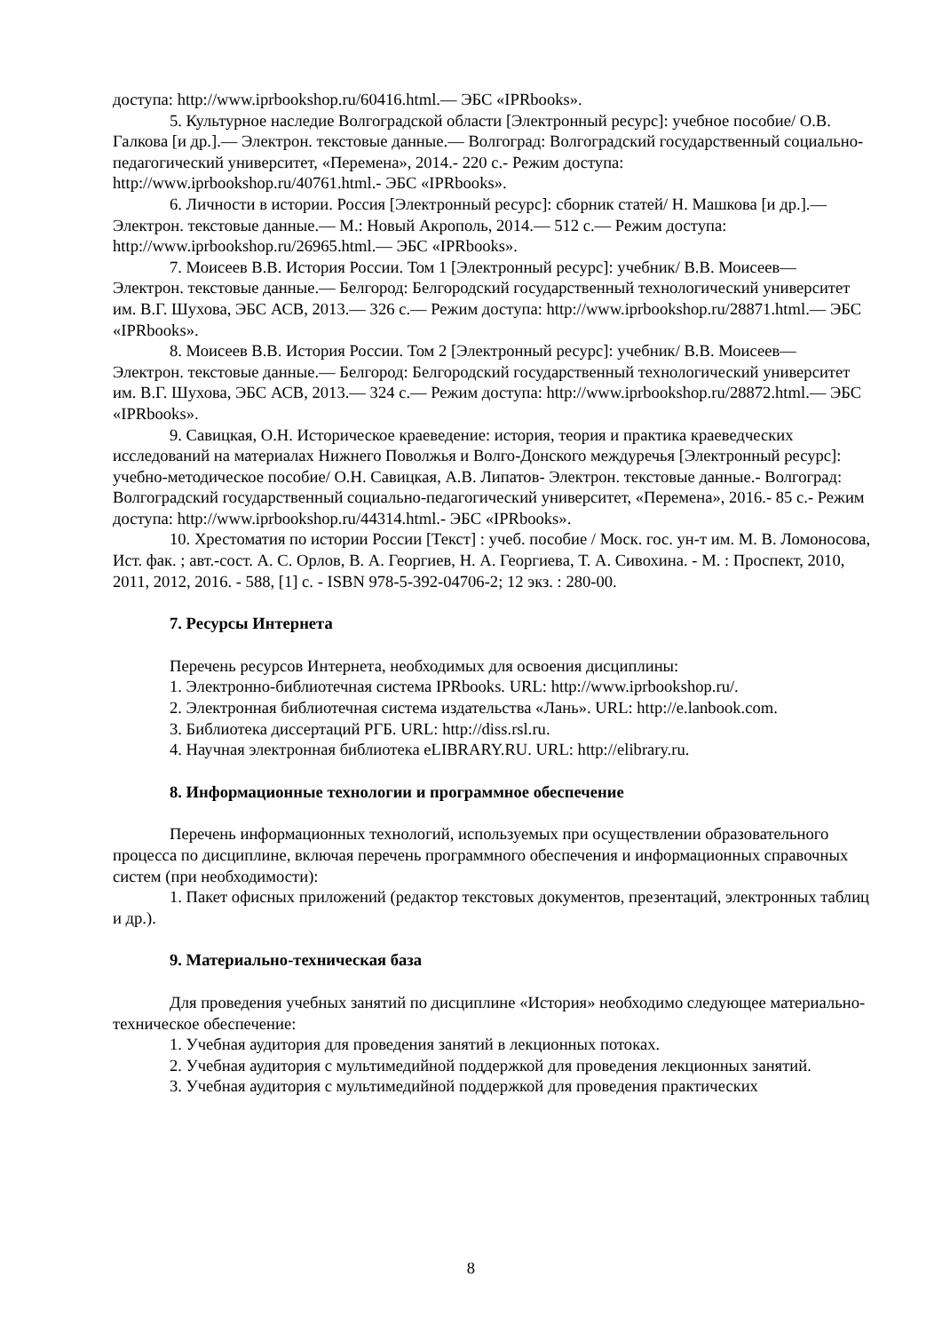доступа: http://www.iprbookshop.ru/60416.html.— ЭБС «IPRbooks».
5. Культурное наследие Волгоградской области [Электронный ресурс]: учебное пособие/ О.В. Галкова [и др.].— Электрон. текстовые данные.— Волгоград: Волгоградский государственный социально-педагогический университет, «Перемена», 2014.- 220 с.- Режим доступа: http://www.iprbookshop.ru/40761.html.- ЭБС «IPRbooks».
6. Личности в истории. Россия [Электронный ресурс]: сборник статей/ Н. Машкова [и др.].— Электрон. текстовые данные.— М.: Новый Акрополь, 2014.— 512 c.— Режим доступа: http://www.iprbookshop.ru/26965.html.— ЭБС «IPRbooks».
7. Моисеев В.В. История России. Том 1 [Электронный ресурс]: учебник/ В.В. Моисеев— Электрон. текстовые данные.— Белгород: Белгородский государственный технологический университет им. В.Г. Шухова, ЭБС АСВ, 2013.— 326 c.— Режим доступа: http://www.iprbookshop.ru/28871.html.— ЭБС «IPRbooks».
8. Моисеев В.В. История России. Том 2 [Электронный ресурс]: учебник/ В.В. Моисеев— Электрон. текстовые данные.— Белгород: Белгородский государственный технологический университет им. В.Г. Шухова, ЭБС АСВ, 2013.— 324 c.— Режим доступа: http://www.iprbookshop.ru/28872.html.— ЭБС «IPRbooks».
9. Савицкая, О.Н. Историческое краеведение: история, теория и практика краеведческих исследований на материалах Нижнего Поволжья и Волго-Донского междуречья [Электронный ресурс]: учебно-методическое пособие/ О.Н. Савицкая, А.В. Липатов- Электрон. текстовые данные.- Волгоград: Волгоградский государственный социально-педагогический университет, «Перемена», 2016.- 85 c.- Режим доступа: http://www.iprbookshop.ru/44314.html.- ЭБС «IPRbooks».
10. Хрестоматия по истории России [Текст] : учеб. пособие / Моск. гос. ун-т им. М. В. Ломоносова, Ист. фак. ; авт.-сост. А. С. Орлов, В. А. Георгиев, Н. А. Георгиева, Т. А. Сивохина. - М. : Проспект, 2010, 2011, 2012, 2016. - 588, [1] с. - ISBN 978-5-392-04706-2; 12 экз. : 280-00.
7. Ресурсы Интернета
Перечень ресурсов Интернета, необходимых для освоения дисциплины:
1. Электронно-библиотечная система IPRbooks. URL: http://www.iprbookshop.ru/.
2. Электронная библиотечная система издательства «Лань». URL: http://e.lanbook.com.
3. Библиотека диссертаций РГБ. URL: http://diss.rsl.ru.
4. Научная электронная библиотека eLIBRARY.RU. URL: http://elibrary.ru.
8. Информационные технологии и программное обеспечение
Перечень информационных технологий, используемых при осуществлении образовательного процесса по дисциплине, включая перечень программного обеспечения и информационных справочных систем (при необходимости):
1. Пакет офисных приложений (редактор текстовых документов, презентаций, электронных таблиц и др.).
9. Материально-техническая база
Для проведения учебных занятий по дисциплине «История» необходимо следующее материально-техническое обеспечение:
1. Учебная аудитория для проведения занятий в лекционных потоках.
2. Учебная аудитория с мультимедийной поддержкой для проведения лекционных занятий.
3. Учебная аудитория с мультимедийной поддержкой для проведения практических
8